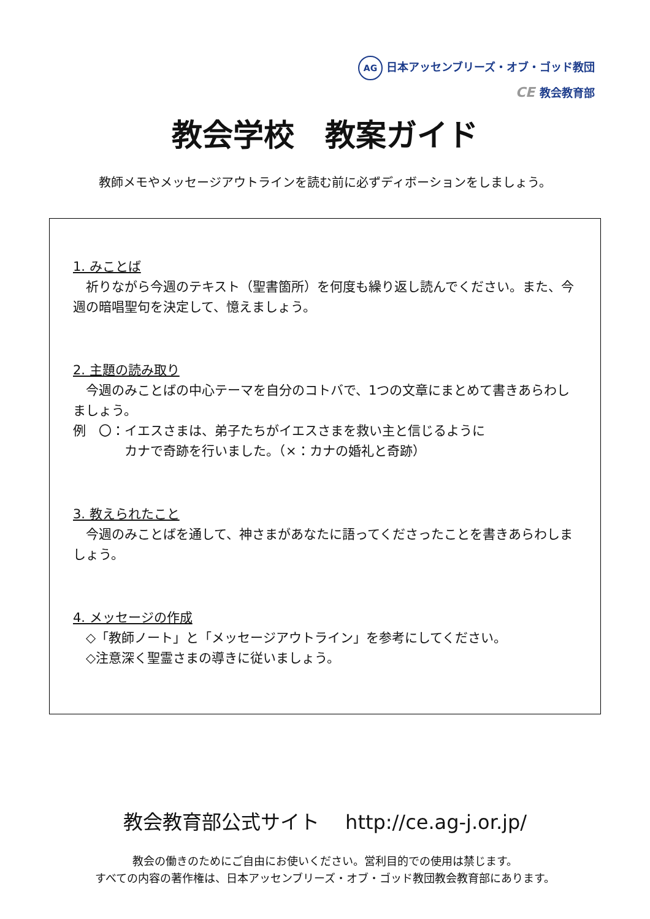AG 日本アッセンブリーズ・オブ・ゴッド教団
CE 教会教育部
教会学校　教案ガイド
教師メモやメッセージアウトラインを読む前に必ずディボーションをしましょう。
1. みことば
　祈りながら今週のテキスト（聖書箇所）を何度も繰り返し読んでください。また、今週の暗唱聖句を決定して、憶えましょう。
2. 主題の読み取り
　今週のみことばの中心テーマを自分のコトバで、1つの文章にまとめて書きあらわしましょう。
例　〇：イエスさまは、弟子たちがイエスさまを救い主と信じるように
　　　　カナで奇跡を行いました。（×：カナの婚礼と奇跡）
3. 教えられたこと
　今週のみことばを通して、神さまがあなたに語ってくださったことを書きあらわしましょう。
4. メッセージの作成
　◇「教師ノート」と「メッセージアウトライン」を参考にしてください。
　◇注意深く聖霊さまの導きに従いましょう。
教会教育部公式サイト　 http://ce.ag-j.or.jp/
教会の働きのためにご自由にお使いください。営利目的での使用は禁じます。
すべての内容の著作権は、日本アッセンブリーズ・オブ・ゴッド教団教会教育部にあります。